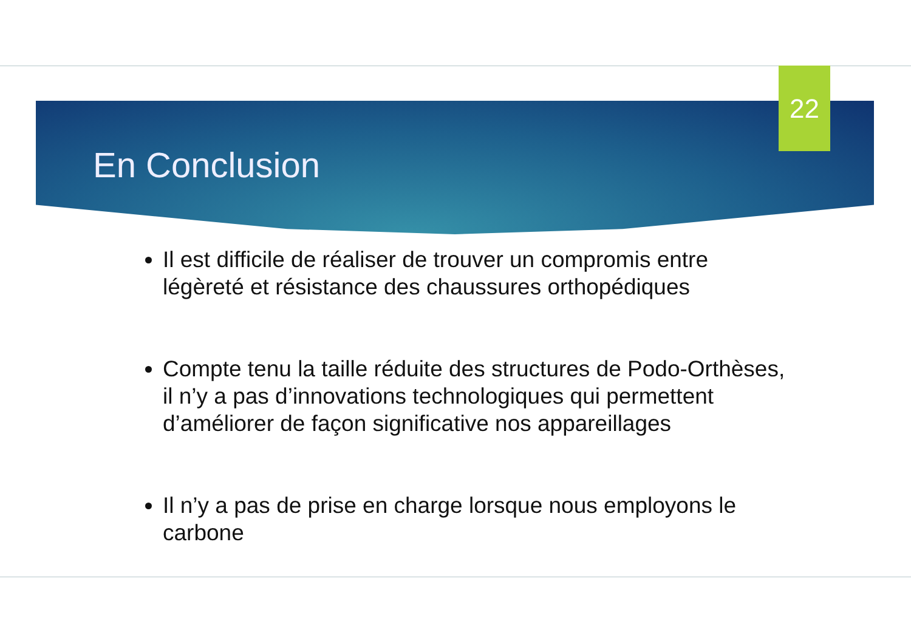22
En Conclusion
Il est difficile de réaliser de trouver un compromis entre légèreté et résistance des chaussures orthopédiques
Compte tenu la taille réduite des structures de Podo-Orthèses, il n’y a pas d’innovations technologiques qui permettent d’améliorer de façon significative nos appareillages
Il n’y a pas de prise en charge lorsque nous employons le carbone